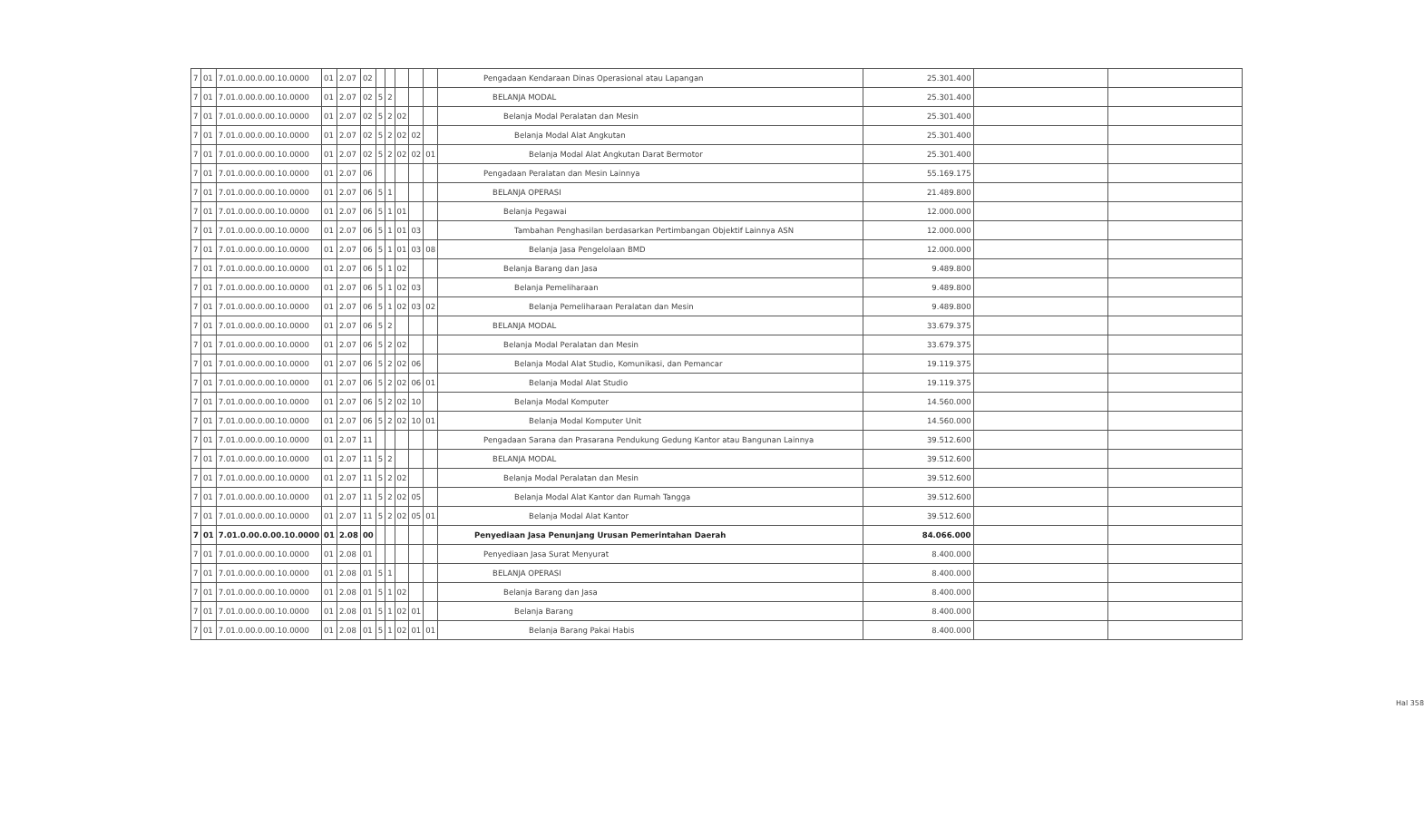| 7 | 01 | 7.01.0.00.0.00.10.0000 | 01 | 2.07 | 02 | | | | | | Pengadaan Kendaraan Dinas Operasional atau Lapangan | 25.301.400 | | |
| 7 | 01 | 7.01.0.00.0.00.10.0000 | 01 | 2.07 | 02 | 5 | 2 | | | | BELANJA MODAL | 25.301.400 | | |
| 7 | 01 | 7.01.0.00.0.00.10.0000 | 01 | 2.07 | 02 | 5 | 2 | 02 | | | Belanja Modal Peralatan dan Mesin | 25.301.400 | | |
| 7 | 01 | 7.01.0.00.0.00.10.0000 | 01 | 2.07 | 02 | 5 | 2 | 02 | 02 | | Belanja Modal Alat Angkutan | 25.301.400 | | |
| 7 | 01 | 7.01.0.00.0.00.10.0000 | 01 | 2.07 | 02 | 5 | 2 | 02 | 02 | 01 | Belanja Modal Alat Angkutan Darat Bermotor | 25.301.400 | | |
| 7 | 01 | 7.01.0.00.0.00.10.0000 | 01 | 2.07 | 06 | | | | | | Pengadaan Peralatan dan Mesin Lainnya | 55.169.175 | | |
| 7 | 01 | 7.01.0.00.0.00.10.0000 | 01 | 2.07 | 06 | 5 | 1 | | | | BELANJA OPERASI | 21.489.800 | | |
| 7 | 01 | 7.01.0.00.0.00.10.0000 | 01 | 2.07 | 06 | 5 | 1 | 01 | | | Belanja Pegawai | 12.000.000 | | |
| 7 | 01 | 7.01.0.00.0.00.10.0000 | 01 | 2.07 | 06 | 5 | 1 | 01 | 03 | | Tambahan Penghasilan berdasarkan Pertimbangan Objektif Lainnya ASN | 12.000.000 | | |
| 7 | 01 | 7.01.0.00.0.00.10.0000 | 01 | 2.07 | 06 | 5 | 1 | 01 | 03 | 08 | Belanja Jasa Pengelolaan BMD | 12.000.000 | | |
| 7 | 01 | 7.01.0.00.0.00.10.0000 | 01 | 2.07 | 06 | 5 | 1 | 02 | | | Belanja Barang dan Jasa | 9.489.800 | | |
| 7 | 01 | 7.01.0.00.0.00.10.0000 | 01 | 2.07 | 06 | 5 | 1 | 02 | 03 | | Belanja Pemeliharaan | 9.489.800 | | |
| 7 | 01 | 7.01.0.00.0.00.10.0000 | 01 | 2.07 | 06 | 5 | 1 | 02 | 03 | 02 | Belanja Pemeliharaan Peralatan dan Mesin | 9.489.800 | | |
| 7 | 01 | 7.01.0.00.0.00.10.0000 | 01 | 2.07 | 06 | 5 | 2 | | | | BELANJA MODAL | 33.679.375 | | |
| 7 | 01 | 7.01.0.00.0.00.10.0000 | 01 | 2.07 | 06 | 5 | 2 | 02 | | | Belanja Modal Peralatan dan Mesin | 33.679.375 | | |
| 7 | 01 | 7.01.0.00.0.00.10.0000 | 01 | 2.07 | 06 | 5 | 2 | 02 | 06 | | Belanja Modal Alat Studio, Komunikasi, dan Pemancar | 19.119.375 | | |
| 7 | 01 | 7.01.0.00.0.00.10.0000 | 01 | 2.07 | 06 | 5 | 2 | 02 | 06 | 01 | Belanja Modal Alat Studio | 19.119.375 | | |
| 7 | 01 | 7.01.0.00.0.00.10.0000 | 01 | 2.07 | 06 | 5 | 2 | 02 | 10 | | Belanja Modal Komputer | 14.560.000 | | |
| 7 | 01 | 7.01.0.00.0.00.10.0000 | 01 | 2.07 | 06 | 5 | 2 | 02 | 10 | 01 | Belanja Modal Komputer Unit | 14.560.000 | | |
| 7 | 01 | 7.01.0.00.0.00.10.0000 | 01 | 2.07 | 11 | | | | | | Pengadaan Sarana dan Prasarana Pendukung Gedung Kantor atau Bangunan Lainnya | 39.512.600 | | |
| 7 | 01 | 7.01.0.00.0.00.10.0000 | 01 | 2.07 | 11 | 5 | 2 | | | | BELANJA MODAL | 39.512.600 | | |
| 7 | 01 | 7.01.0.00.0.00.10.0000 | 01 | 2.07 | 11 | 5 | 2 | 02 | | | Belanja Modal Peralatan dan Mesin | 39.512.600 | | |
| 7 | 01 | 7.01.0.00.0.00.10.0000 | 01 | 2.07 | 11 | 5 | 2 | 02 | 05 | | Belanja Modal Alat Kantor dan Rumah Tangga | 39.512.600 | | |
| 7 | 01 | 7.01.0.00.0.00.10.0000 | 01 | 2.07 | 11 | 5 | 2 | 02 | 05 | 01 | Belanja Modal Alat Kantor | 39.512.600 | | |
| 7 | 01 | 7.01.0.00.0.00.10.0000 | 01 | 2.08 | 00 | | | | | | Penyediaan Jasa Penunjang Urusan Pemerintahan Daerah | 84.066.000 | | |
| 7 | 01 | 7.01.0.00.0.00.10.0000 | 01 | 2.08 | 01 | | | | | | Penyediaan Jasa Surat Menyurat | 8.400.000 | | |
| 7 | 01 | 7.01.0.00.0.00.10.0000 | 01 | 2.08 | 01 | 5 | 1 | | | | BELANJA OPERASI | 8.400.000 | | |
| 7 | 01 | 7.01.0.00.0.00.10.0000 | 01 | 2.08 | 01 | 5 | 1 | 02 | | | Belanja Barang dan Jasa | 8.400.000 | | |
| 7 | 01 | 7.01.0.00.0.00.10.0000 | 01 | 2.08 | 01 | 5 | 1 | 02 | 01 | | Belanja Barang | 8.400.000 | | |
| 7 | 01 | 7.01.0.00.0.00.10.0000 | 01 | 2.08 | 01 | 5 | 1 | 02 | 01 | 01 | Belanja Barang Pakai Habis | 8.400.000 | | |
Hal 358